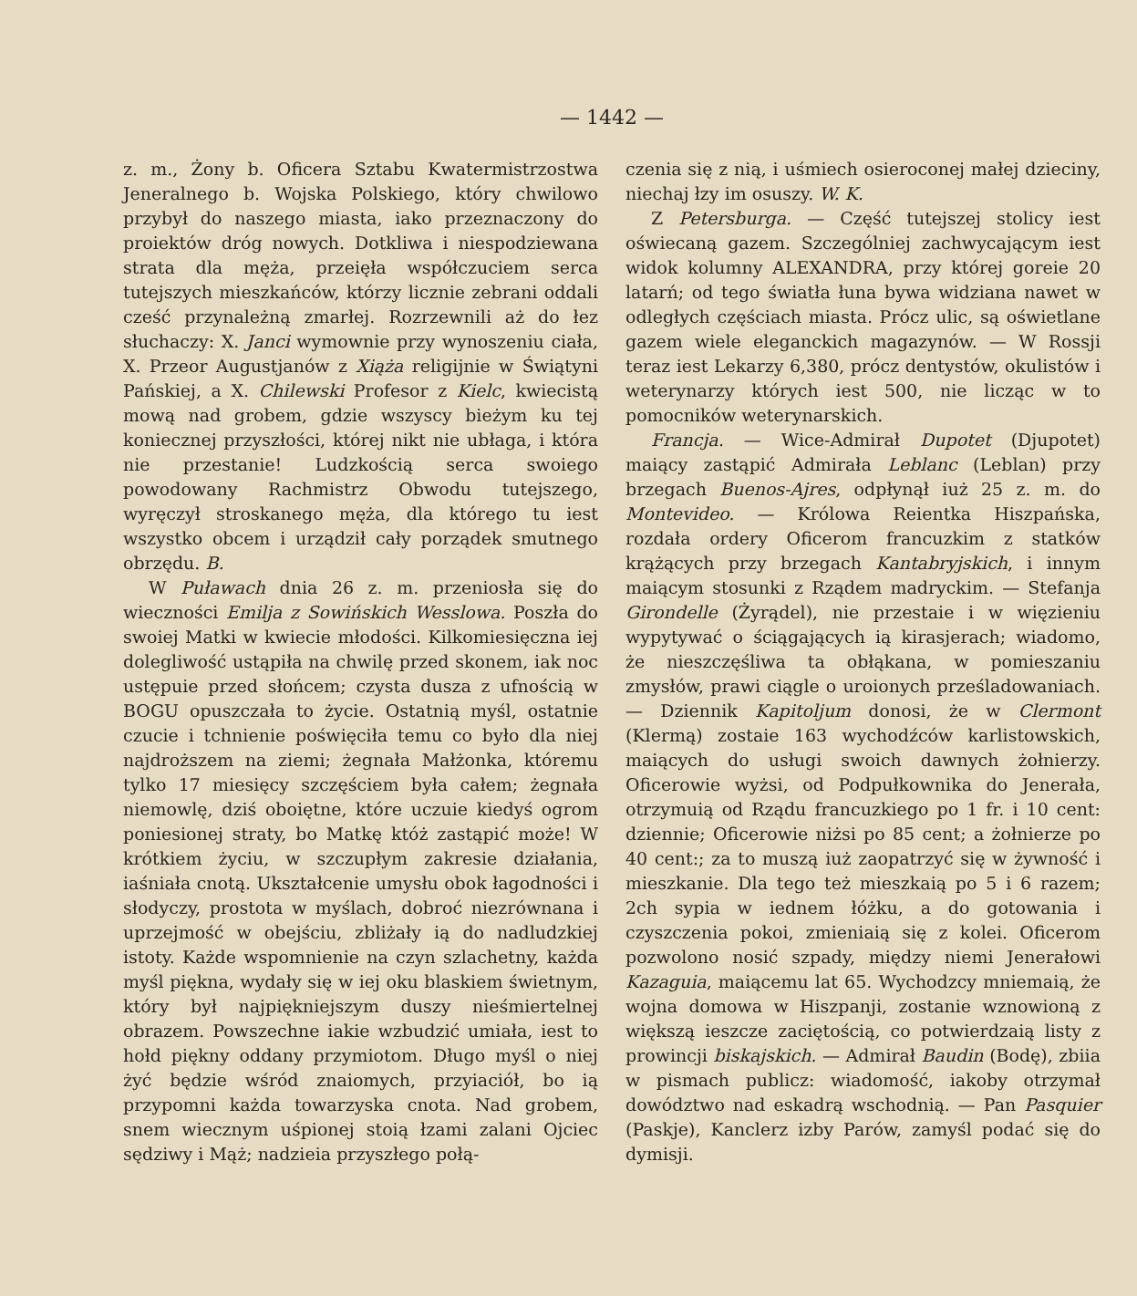— 1442 —
z. m., Żony b. Oficera Sztabu Kwatermistrzostwa Jeneralnego b. Wojska Polskiego, który chwilowo przybył do naszego miasta, iako przeznaczony do proiektów dróg nowych. Dotkliwa i niespodziewana strata dla męża, przeięła współczuciem serca tutejszych mieszkańców, którzy licznie zebrani oddali cześć przynależną zmarłej. Rozrzewnili aż do łez słuchaczy: X. Janci wymownie przy wynoszeniu ciała, X. Przeor Augustjanów z Xiąża religijnie w Świątyni Pańskiej, a X. Chilewski Profesor z Kielc, kwiecistą mową nad grobem, gdzie wszyscy bieżym ku tej koniecznej przyszłości, której nikt nie ubłaga, i która nie przestanie! Ludzkością serca swoiego powodowany Rachmistrz Obwodu tutejszego, wyręczył stroskanego męża, dla którego tu iest wszystko obcem i urządził cały porządek smutnego obrzędu. B.
W Puławach dnia 26 z. m. przeniosła się do wieczności Emilja z Sowińskich Wesslowa. Poszła do swoiej Matki w kwiecie młodości. Kilkomiesięczna iej dolegliwość ustąpiła na chwilę przed skonem, iak noc ustępuie przed słońcem; czysta dusza z ufnością w BOGU opuszczała to życie. Ostatnią myśl, ostatnie czucie i tchnienie poświęciła temu co było dla niej najdroższem na ziemi; żegnała Małżonka, któremu tylko 17 miesięcy szczęściem była całem; żegnała niemowlę, dziś oboiętne, które uczuie kiedyś ogrom poniesionej straty, bo Matkę któż zastąpić może! W krótkiem życiu, w szczupłym zakresie działania, iaśniała cnotą. Ukształcenie umysłu obok łagodności i słodyczy, prostota w myślach, dobroć niezrównana i uprzejmość w obejściu, zbliżały ią do nadludzkiej istoty. Każde wspomnienie na czyn szlachetny, każda myśl piękna, wydały się w iej oku blaskiem świetnym, który był najpiękniejszym duszy nieśmiertelnej obrazem. Powszechne iakie wzbudzić umiała, iest to hołd piękny oddany przymiotom. Długo myśl o niej żyć będzie wśród znaiomych, przyiaciół, bo ią przypomni każda towarzyska cnota. Nad grobem, snem wiecznym uśpionej stoią łzami zalani Ojciec sędziwy i Mąż; nadzieia przyszłego połą-
czenia się z nią, i uśmiech osieroconej małej dzieciny, niechaj łzy im osuszy. W. K.
Z Petersburga. — Część tutejszej stolicy iest oświecaną gazem. Szczególniej zachwycającym iest widok kolumny ALEXANDRA, przy której goreie 20 latarń; od tego światła łuna bywa widziana nawet w odległych częściach miasta. Prócz ulic, są oświetlane gazem wiele eleganckich magazynów. — W Rossji teraz iest Lekarzy 6,380, prócz dentystów, okulistów i weterynarzy których iest 500, nie licząc w to pomocników weterynarskich.
Francja. — Wice-Admirał Dupotet (Djupotet) maiący zastąpić Admirała Leblanc (Leblan) przy brzegach Buenos-Ajres, odpłynął iuż 25 z. m. do Montevideo. — Królowa Reientka Hiszpańska, rozdała ordery Oficerom francuzkim z statków krążących przy brzegach Kantabryjskich, i innym maiącym stosunki z Rządem madryckim. — Stefanja Girondelle (Żyrądel), nie przestaie i w więzieniu wypytywać o ściągających ią kirasjerach; wiadomo, że nieszczęśliwa ta obłąkana, w pomieszaniu zmysłów, prawi ciągle o uroionych prześladowaniach. — Dziennik Kapitoljum donosi, że w Clermont (Klermą) zostaie 163 wychodźców karlistowskich, maiących do usługi swoich dawnych żołnierzy. Oficerowie wyżsi, od Podpułkownika do Jenerała, otrzymuią od Rządu francuzkiego po 1 fr. i 10 cent: dziennie; Oficerowie niżsi po 85 cent; a żołnierze po 40 cent:; za to muszą iuż zaopatrzyć się w żywność i mieszkanie. Dla tego też mieszkaią po 5 i 6 razem; 2ch sypia w iednem łóżku, a do gotowania i czyszczenia pokoi, zmieniaią się z kolei. Oficerom pozwolono nosić szpady, między niemi Jenerałowi Kazaguia, maiącemu lat 65. Wychodzcy mniemaią, że wojna domowa w Hiszpanji, zostanie wznowioną z większą ieszcze zaciętością, co potwierdzaią listy z prowincji biskajskich. — Admirał Baudin (Bodę), zbiia w pismach publicz: wiadomość, iakoby otrzymał dowództwo nad eskadrą wschodnią. — Pan Pasquier (Paskje), Kanclerz izby Parów, zamyśl podać się do dymisji.